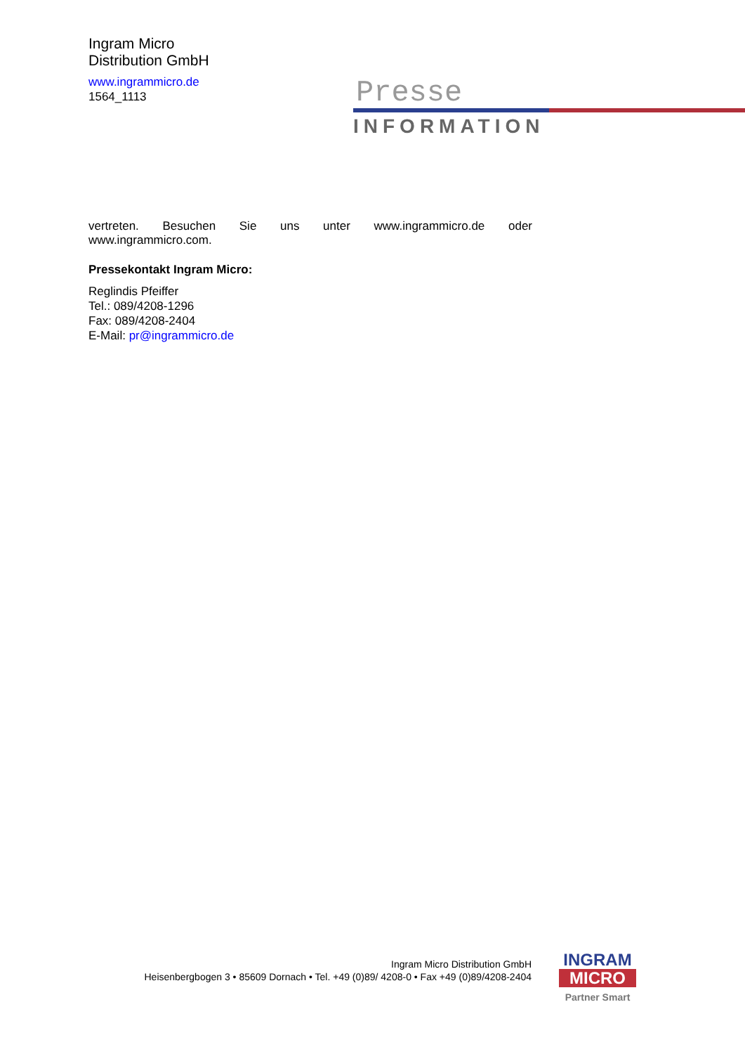Presse
INFORMATION
Ingram Micro
Distribution GmbH
www.ingrammicro.de
1564_1113
vertreten. Besuchen Sie uns unter www.ingrammicro.de oder www.ingrammicro.com.
Pressekontakt Ingram Micro:
Reglindis Pfeiffer
Tel.: 089/4208-1296
Fax: 089/4208-2404
E-Mail: pr@ingrammicro.de
Ingram Micro Distribution GmbH
Heisenbergbogen 3 • 85609 Dornach • Tel. +49 (0)89/ 4208-0 • Fax +49 (0)89/4208-2404
INGRAM
MICRO
Partner Smart